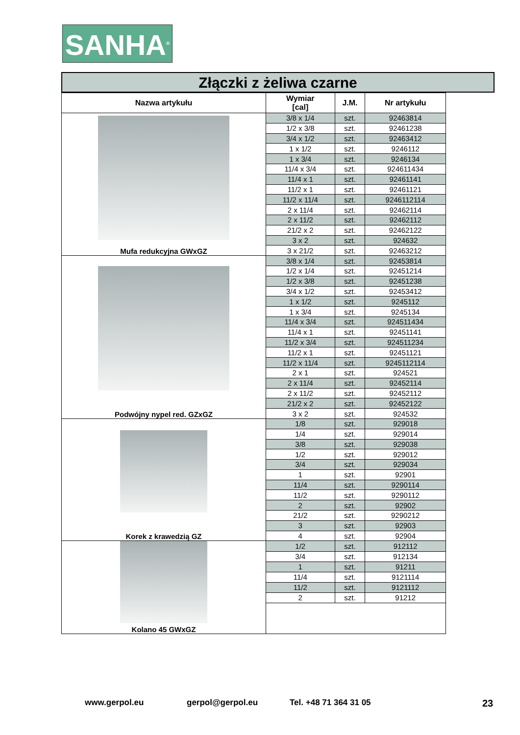SANHA<sup>®</sup>
Złączki z żeliwa czarne
| Nazwa artykułu | Wymiar [cal] | J.M. | Nr artykułu |
| --- | --- | --- | --- |
| Mufa redukcyjna GWxGZ | 3/8 x 1/4 | szt. | 92463814 |
| | 1/2 x 3/8 | szt. | 92461238 |
| | 3/4 x 1/2 | szt. | 92463412 |
| | 1 x 1/2 | szt. | 9246112 |
| | 1 x 3/4 | szt. | 9246134 |
| | 11/4 x 3/4 | szt. | 924611434 |
| | 11/4 x 1 | szt. | 92461141 |
| | 11/2 x 1 | szt. | 92461121 |
| | 11/2 x 11/4 | szt. | 9246112114 |
| | 2 x 11/4 | szt. | 92462114 |
| | 2 x 11/2 | szt. | 92462112 |
| | 21/2 x 2 | szt. | 92462122 |
| | 3 x 2 | szt. | 924632 |
| | 3 x 21/2 | szt. | 92463212 |
| Podwójny nypel red. GZxGZ | 3/8 x 1/4 | szt. | 92453814 |
| | 1/2 x 1/4 | szt. | 92451214 |
| | 1/2 x 3/8 | szt. | 92451238 |
| | 3/4 x 1/2 | szt. | 92453412 |
| | 1 x 1/2 | szt. | 9245112 |
| | 1 x 3/4 | szt. | 9245134 |
| | 11/4 x 3/4 | szt. | 924511434 |
| | 11/4 x 1 | szt. | 92451141 |
| | 11/2 x 3/4 | szt. | 924511234 |
| | 11/2 x 1 | szt. | 92451121 |
| | 11/2 x 11/4 | szt. | 9245112114 |
| | 2 x 1 | szt. | 924521 |
| | 2 x 11/4 | szt. | 92452114 |
| | 2 x 11/2 | szt. | 92452112 |
| | 21/2 x 2 | szt. | 92452122 |
| | 3 x 2 | szt. | 924532 |
| Korek z krawedzią GZ | 1/8 | szt. | 929018 |
| | 1/4 | szt. | 929014 |
| | 3/8 | szt. | 929038 |
| | 1/2 | szt. | 929012 |
| | 3/4 | szt. | 929034 |
| | 1 | szt. | 92901 |
| | 11/4 | szt. | 9290114 |
| | 11/2 | szt. | 9290112 |
| | 2 | szt. | 92902 |
| | 21/2 | szt. | 9290212 |
| | 3 | szt. | 92903 |
| | 4 | szt. | 92904 |
| Kolano 45 GWxGZ | 1/2 | szt. | 912112 |
| | 3/4 | szt. | 912134 |
| | 1 | szt. | 91211 |
| | 11/4 | szt. | 9121114 |
| | 11/2 | szt. | 9121112 |
| | 2 | szt. | 91212 |
www.gerpol.eu gerpol@gerpol.eu Tel. +48 71 364 31 05 23